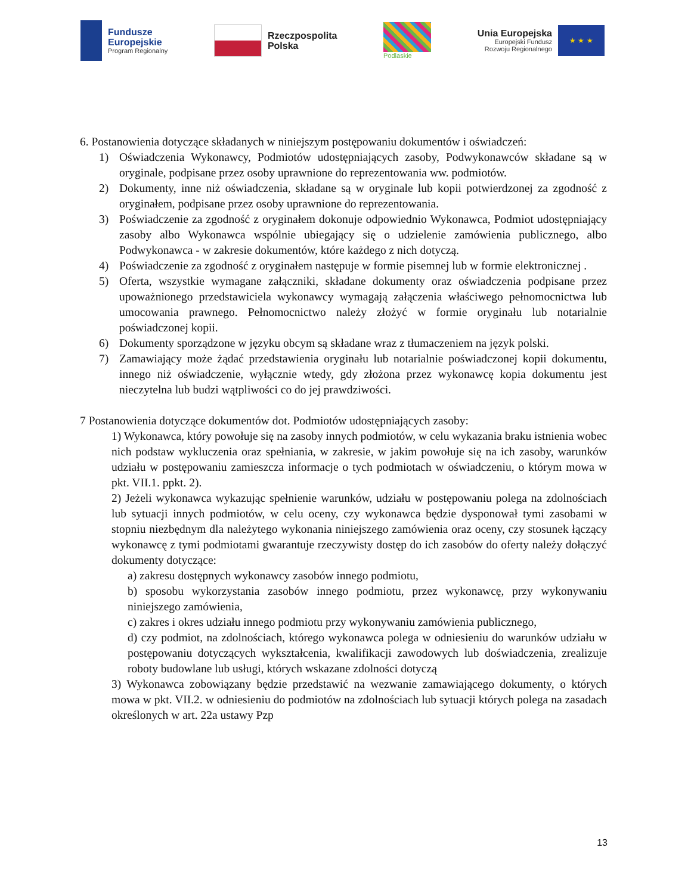Fundusze
Europejskie
Program Regionalny
Rzeczpospolita
Polska
Podlaskie
Unia Europejska
Europejski Fundusz
Rozwoju Regionalnego
★ ★ ★
6. Postanowienia dotyczące składanych w niniejszym postępowaniu dokumentów i oświadczeń:
1) Oświadczenia Wykonawcy, Podmiotów udostępniających zasoby, Podwykonawców składane są w oryginale, podpisane przez osoby uprawnione do reprezentowania ww. podmiotów.
2) Dokumenty, inne niż oświadczenia, składane są w oryginale lub kopii potwierdzonej za zgodność z oryginałem, podpisane przez osoby uprawnione do reprezentowania.
3) Poświadczenie za zgodność z oryginałem dokonuje odpowiednio Wykonawca, Podmiot udostępniający zasoby albo Wykonawca wspólnie ubiegający się o udzielenie zamówienia publicznego, albo Podwykonawca - w zakresie dokumentów, które każdego z nich dotyczą.
4) Poświadczenie za zgodność z oryginałem następuje w formie pisemnej lub w formie elektronicznej .
5) Oferta, wszystkie wymagane załączniki, składane dokumenty oraz oświadczenia podpisane przez upoważnionego przedstawiciela wykonawcy wymagają załączenia właściwego pełnomocnictwa lub umocowania prawnego. Pełnomocnictwo należy złożyć w formie oryginału lub notarialnie poświadczonej kopii.
6) Dokumenty sporządzone w języku obcym są składane wraz z tłumaczeniem na język polski.
7) Zamawiający może żądać przedstawienia oryginału lub notarialnie poświadczonej kopii dokumentu, innego niż oświadczenie, wyłącznie wtedy, gdy złożona przez wykonawcę kopia dokumentu jest nieczytelna lub budzi wątpliwości co do jej prawdziwości.
7 Postanowienia dotyczące dokumentów dot. Podmiotów udostępniających zasoby:
1) Wykonawca, który powołuje się na zasoby innych podmiotów, w celu wykazania braku istnienia wobec nich podstaw wykluczenia oraz spełniania, w zakresie, w jakim powołuje się na ich zasoby, warunków udziału w postępowaniu zamieszcza informacje o tych podmiotach w oświadczeniu, o którym mowa w pkt. VII.1. ppkt. 2).
2) Jeżeli wykonawca wykazując spełnienie warunków, udziału w postępowaniu polega na zdolnościach lub sytuacji innych podmiotów, w celu oceny, czy wykonawca będzie dysponował tymi zasobami w stopniu niezbędnym dla należytego wykonania niniejszego zamówienia oraz oceny, czy stosunek łączący wykonawcę z tymi podmiotami gwarantuje rzeczywisty dostęp do ich zasobów do oferty należy dołączyć dokumenty dotyczące:
a) zakresu dostępnych wykonawcy zasobów innego podmiotu,
b) sposobu wykorzystania zasobów innego podmiotu, przez wykonawcę, przy wykonywaniu niniejszego zamówienia,
c) zakres i okres udziału innego podmiotu przy wykonywaniu zamówienia publicznego,
d) czy podmiot, na zdolnościach, którego wykonawca polega w odniesieniu do warunków udziału w postępowaniu dotyczących wykształcenia, kwalifikacji zawodowych lub doświadczenia, zrealizuje roboty budowlane lub usługi, których wskazane zdolności dotyczą
3) Wykonawca zobowiązany będzie przedstawić na wezwanie zamawiającego dokumenty, o których mowa w pkt. VII.2. w odniesieniu do podmiotów na zdolnościach lub sytuacji których polega na zasadach określonych w art. 22a ustawy Pzp
13